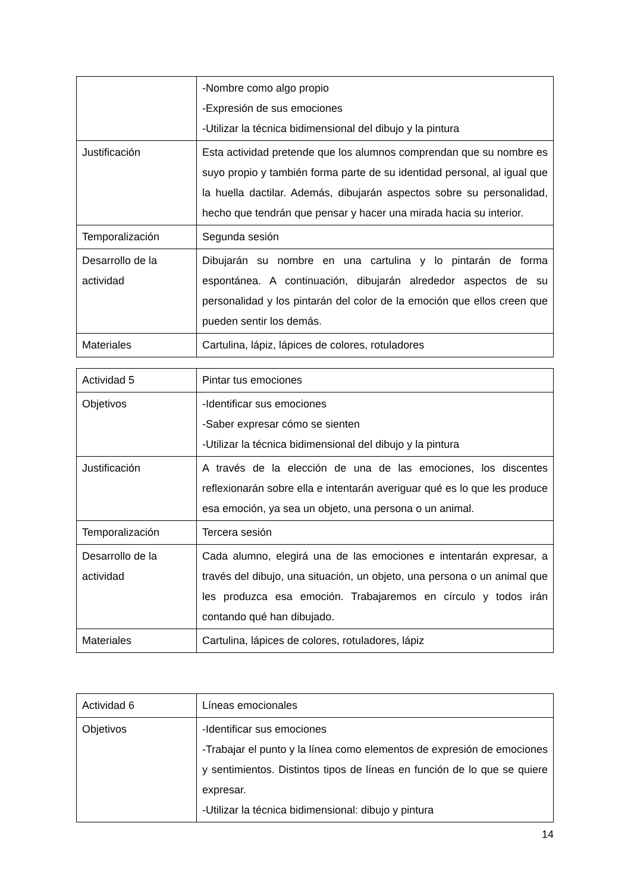| | -Nombre como algo propio -Expresión de sus emociones -Utilizar la técnica bidimensional del dibujo y la pintura |
| Justificación | Esta actividad pretende que los alumnos comprendan que su nombre es suyo propio y también forma parte de su identidad personal, al igual que la huella dactilar. Además, dibujarán aspectos sobre su personalidad, hecho que tendrán que pensar y hacer una mirada hacia su interior. |
| Temporalización | Segunda sesión |
| Desarrollo de la actividad | Dibujarán su nombre en una cartulina y lo pintarán de forma espontánea. A continuación, dibujarán alrededor aspectos de su personalidad y los pintarán del color de la emoción que ellos creen que pueden sentir los demás. |
| Materiales | Cartulina, lápiz, lápices de colores, rotuladores |
| Actividad 5 | Pintar tus emociones |
| Objetivos | -Identificar sus emociones -Saber expresar cómo se sienten -Utilizar la técnica bidimensional del dibujo y la pintura |
| Justificación | A través de la elección de una de las emociones, los discentes reflexionarán sobre ella e intentarán averiguar qué es lo que les produce esa emoción, ya sea un objeto, una persona o un animal. |
| Temporalización | Tercera sesión |
| Desarrollo de la actividad | Cada alumno, elegirá una de las emociones e intentarán expresar, a través del dibujo, una situación, un objeto, una persona o un animal que les produzca esa emoción. Trabajaremos en círculo y todos irán contando qué han dibujado. |
| Materiales | Cartulina, lápices de colores, rotuladores, lápiz |
| Actividad 6 | Líneas emocionales |
| Objetivos | -Identificar sus emociones -Trabajar el punto y la línea como elementos de expresión de emociones y sentimientos. Distintos tipos de líneas en función de lo que se quiere expresar. -Utilizar la técnica bidimensional: dibujo y pintura |
14